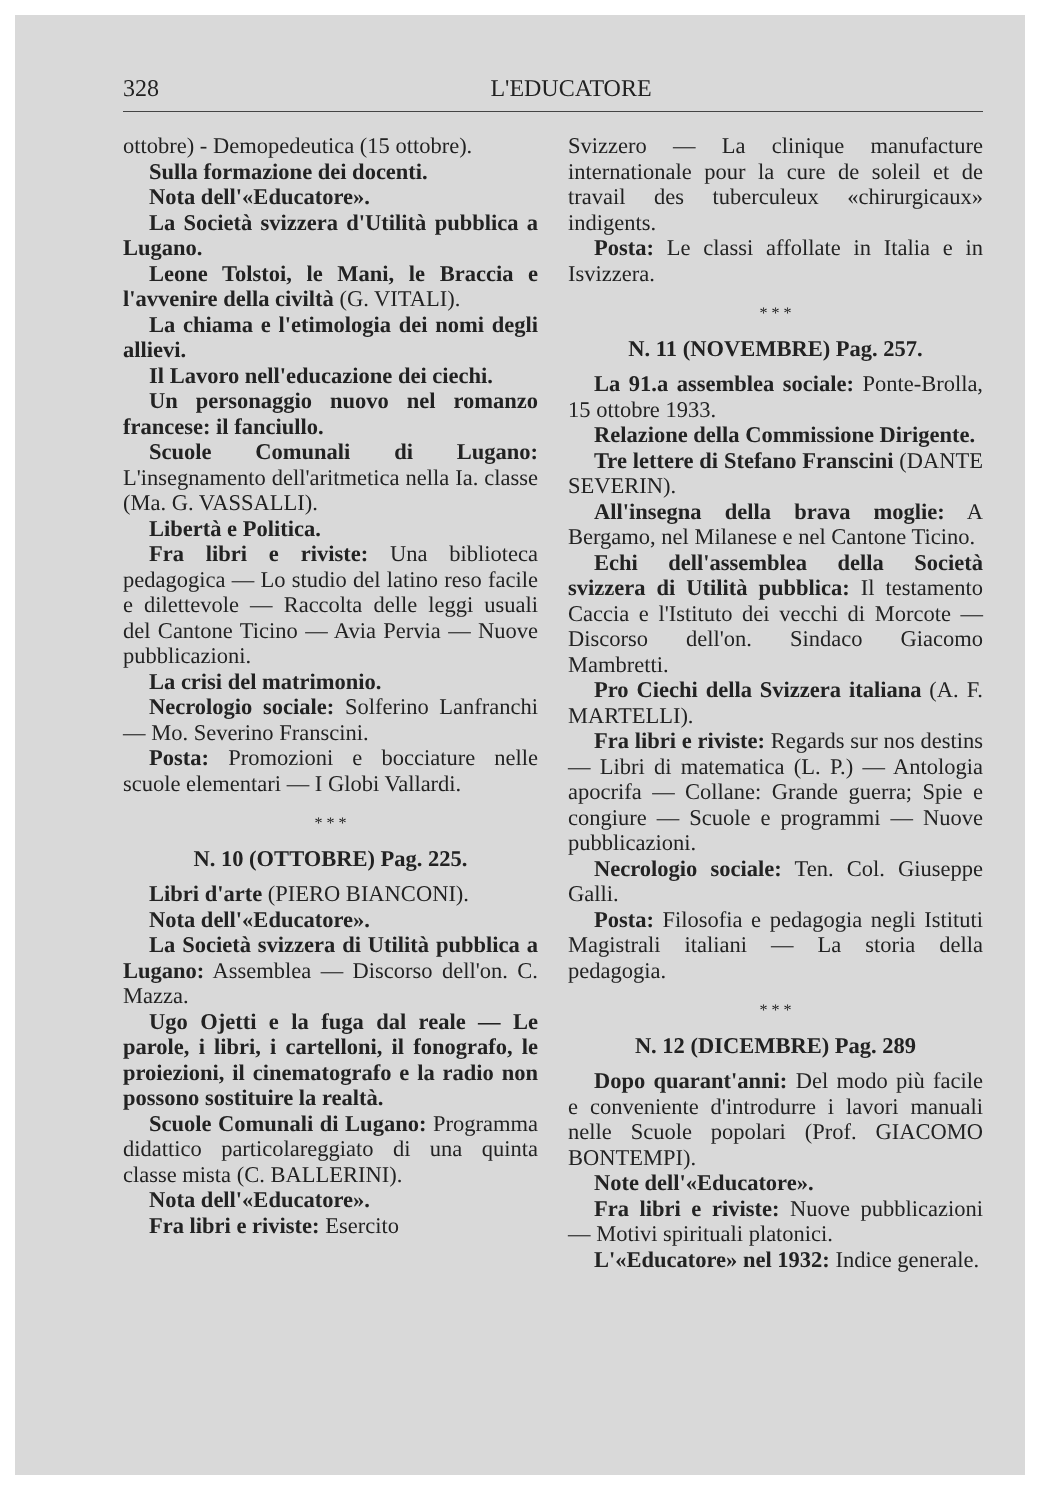328
L'EDUCATORE
ottobre) - Demopedeutica (15 ottobre).
Sulla formazione dei docenti.
Nota dell'«Educatore».
La Società svizzera d'Utilità pubblica a Lugano.
Leone Tolstoi, le Mani, le Braccia e l'avvenire della civiltà (G. VITALI).
La chiama e l'etimologia dei nomi degli allievi.
Il Lavoro nell'educazione dei ciechi.
Un personaggio nuovo nel romanzo francese: il fanciullo.
Scuole Comunali di Lugano: L'insegnamento dell'aritmetica nella Ia. classe (Ma. G. VASSALLI).
Libertà e Politica.
Fra libri e riviste: Una biblioteca pedagogica — Lo studio del latino reso facile e dilettevole — Raccolta delle leggi usuali del Cantone Ticino — Avia Pervia — Nuove pubblicazioni.
La crisi del matrimonio.
Necrologio sociale: Solferino Lanfranchi — Mo. Severino Franscini.
Posta: Promozioni e bocciature nelle scuole elementari — I Globi Vallardi.
* * *
N. 10 (OTTOBRE) Pag. 225.
Libri d'arte (PIERO BIANCONI).
Nota dell'«Educatore».
La Società svizzera di Utilità pubblica a Lugano: Assemblea — Discorso dell'on. C. Mazza.
Ugo Ojetti e la fuga dal reale — Le parole, i libri, i cartelloni, il fonografo, le proiezioni, il cinematografo e la radio non possono sostituire la realtà.
Scuole Comunali di Lugano: Programma didattico particolareggiato di una quinta classe mista (C. BALLERINI).
Nota dell'«Educatore».
Fra libri e riviste: Esercito
Svizzero — La clinique manufacture internationale pour la cure de soleil et de travail des tuberculeux «chirurgicaux» indigents.
Posta: Le classi affollate in Italia e in Isvizzera.
* * *
N. 11 (NOVEMBRE) Pag. 257.
La 91.a assemblea sociale: Ponte-Brolla, 15 ottobre 1933.
Relazione della Commissione Dirigente.
Tre lettere di Stefano Franscini (DANTE SEVERIN).
All'insegna della brava moglie: A Bergamo, nel Milanese e nel Cantone Ticino.
Echi dell'assemblea della Società svizzera di Utilità pubblica: Il testamento Caccia e l'Istituto dei vecchi di Morcote — Discorso dell'on. Sindaco Giacomo Mambretti.
Pro Ciechi della Svizzera italiana (A. F. MARTELLI).
Fra libri e riviste: Regards sur nos destins — Libri di matematica (L. P.) — Antologia apocrifa — Collane: Grande guerra; Spie e congiure — Scuole e programmi — Nuove pubblicazioni.
Necrologio sociale: Ten. Col. Giuseppe Galli.
Posta: Filosofia e pedagogia negli Istituti Magistrali italiani — La storia della pedagogia.
* * *
N. 12 (DICEMBRE) Pag. 289
Dopo quarant'anni: Del modo più facile e conveniente d'introdurre i lavori manuali nelle Scuole popolari (Prof. GIACOMO BONTEMPI).
Note dell'«Educatore».
Fra libri e riviste: Nuove pubblicazioni — Motivi spirituali platonici.
L'«Educatore» nel 1932: Indice generale.